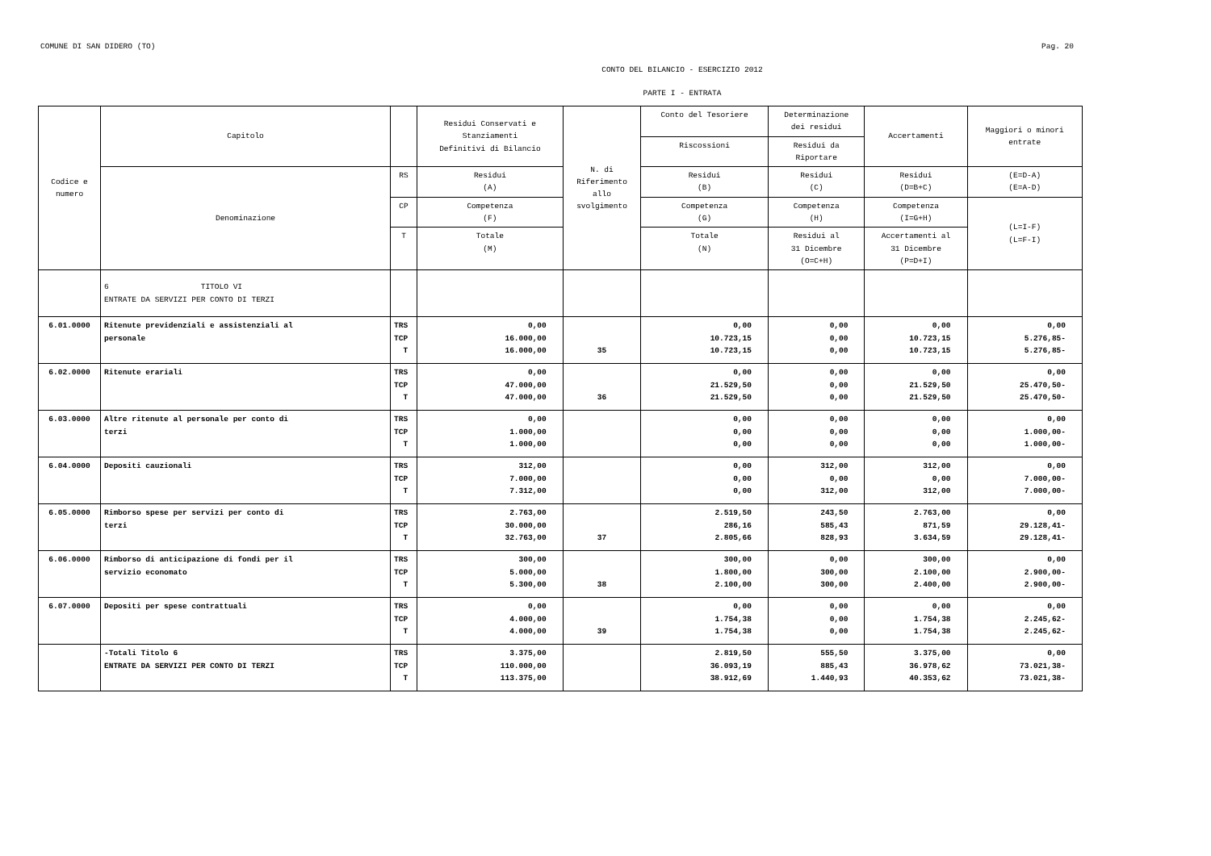COMUNE DI SAN DIDERO (TO) Pag. 20
CONTO DEL BILANCIO - ESERCIZIO 2012
PARTE I - ENTRATA
| Codice e numero | Capitolo | | Residui Conservati e Stanziamenti Definitivi di Bilancio | N. di Riferimento allo svolgimento | Conto del Tesoriere | Determinazione dei residui | Accertamenti | Maggiori o minori entrate |
| --- | --- | --- | --- | --- | --- | --- | --- | --- |
| | | | | | Riscossioni | Residui da Riportare | | |
| | Denominazione | RS | Residui (A) | | Residui (B) | Residui (C) | Residui (D=B+C) | (E=D-A) (E=A-D) |
| | | CP | Competenza (F) | | Competenza (G) | Competenza (H) | Competenza (I=G+H) | (L=I-F) (L=F-I) |
| | | T | Totale (M) | | Totale (N) | Residui al 31 Dicembre (O=C+H) | Accertamenti al 31 Dicembre (P=D+I) | |
| | 6 TITOLO VI ENTRATE DA SERVIZI PER CONTO DI TERZI | | | | | | | |
| 6.01.0000 | Ritenute previdenziali e assistenziali al personale | TRS TCP T | 0,00 16.000,00 16.000,00 | 35 | 0,00 10.723,15 10.723,15 | 0,00 0,00 0,00 | 0,00 10.723,15 10.723,15 | 0,00 5.276,85- 5.276,85- |
| 6.02.0000 | Ritenute erariali | TRS TCP T | 0,00 47.000,00 47.000,00 | 36 | 0,00 21.529,50 21.529,50 | 0,00 0,00 0,00 | 0,00 21.529,50 21.529,50 | 0,00 25.470,50- 25.470,50- |
| 6.03.0000 | Altre ritenute al personale per conto di terzi | TRS TCP T | 0,00 1.000,00 1.000,00 | | 0,00 0,00 0,00 | 0,00 0,00 0,00 | 0,00 0,00 0,00 | 0,00 1.000,00- 1.000,00- |
| 6.04.0000 | Depositi cauzionali | TRS TCP T | 312,00 7.000,00 7.312,00 | | 0,00 0,00 0,00 | 312,00 0,00 312,00 | 312,00 0,00 312,00 | 0,00 7.000,00- 7.000,00- |
| 6.05.0000 | Rimborso spese per servizi per conto di terzi | TRS TCP T | 2.763,00 30.000,00 32.763,00 | 37 | 2.519,50 286,16 2.805,66 | 243,50 585,43 828,93 | 2.763,00 871,59 3.634,59 | 0,00 29.128,41- 29.128,41- |
| 6.06.0000 | Rimborso di anticipazione di fondi per il servizio economato | TRS TCP T | 300,00 5.000,00 5.300,00 | 38 | 300,00 1.800,00 2.100,00 | 0,00 300,00 300,00 | 300,00 2.100,00 2.400,00 | 0,00 2.900,00- 2.900,00- |
| 6.07.0000 | Depositi per spese contrattuali | TRS TCP T | 0,00 4.000,00 4.000,00 | 39 | 0,00 1.754,38 1.754,38 | 0,00 0,00 0,00 | 0,00 1.754,38 1.754,38 | 0,00 2.245,62- 2.245,62- |
| | -Totali Titolo 6 ENTRATE DA SERVIZI PER CONTO DI TERZI | TRS TCP T | 3.375,00 110.000,00 113.375,00 | | 2.819,50 36.093,19 38.912,69 | 555,50 885,43 1.440,93 | 3.375,00 36.978,62 40.353,62 | 0,00 73.021,38- 73.021,38- |